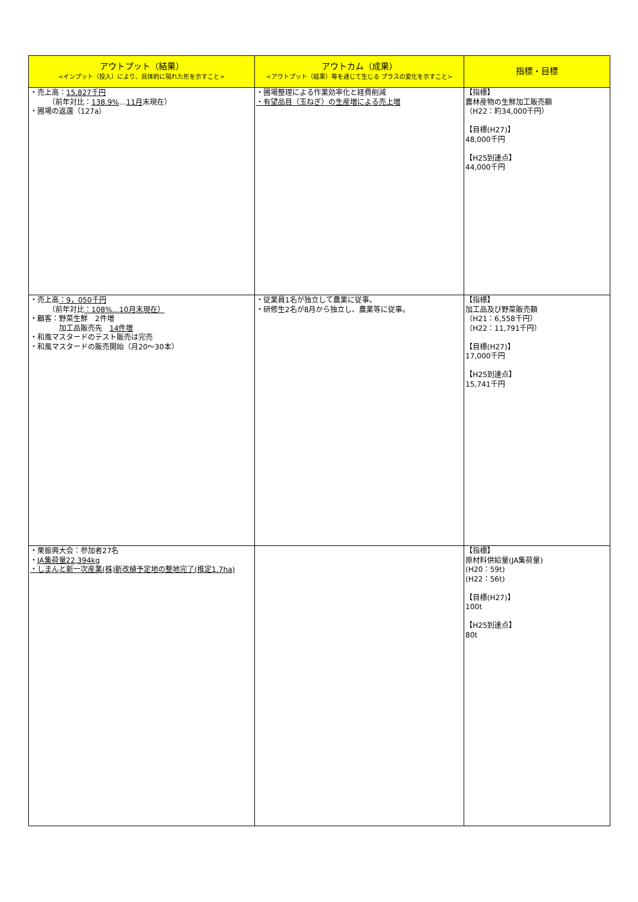| アウトプット（結果） <インプット（投入）により、具体的に現れた形を示すこと> | アウトカム（成果） <アウトプット（結果）等を通じて生じる プラスの変化を示すこと> | 指標・目標 |
| --- | --- | --- |
| ・売上高： 15,827千円 （前年対比： 138.9% … 11月 末現在） ・圃場の返還（127a） | ・圃場整理による作業効率化と経費削減 ・有望品目（玉ねぎ）の生産増による売上増 | 【指標】 農林産物の生鮮加工販売額 （H22：約34,000千円） 【目標(H27)】 48,000千円 【H25到達点】 44,000千円 |
| ・売上高 ：9，050千円 （前年対比 ：108%…10月末現在） ・顧客：野菜生鮮 2件増 加工品販売先 14件増 ・和風マスタードのテスト販売は完売 ・和風マスタードの販売開始（月20～30本） | ・従業員1名が独立して農業に従事。 ・研修生2名が8月から独立し、農業等に従事。 | 【指標】 加工品及び野菜販売額 （H21：6,558千円） （H22：11,791千円） 【目標(H27)】 17,000千円 【H25到達点】 15,741千円 |
| ・栗振興大会：参加者27名 ・ JA集荷量22,394kg ・しまんと新一次産業(株)新改植予定地の整地完了(推定1.7ha) | | 【指標】 原材料供給量(JA集荷量) (H20：59t) (H22：56t) 【目標(H27)】 100t 【H25到達点】 80t |